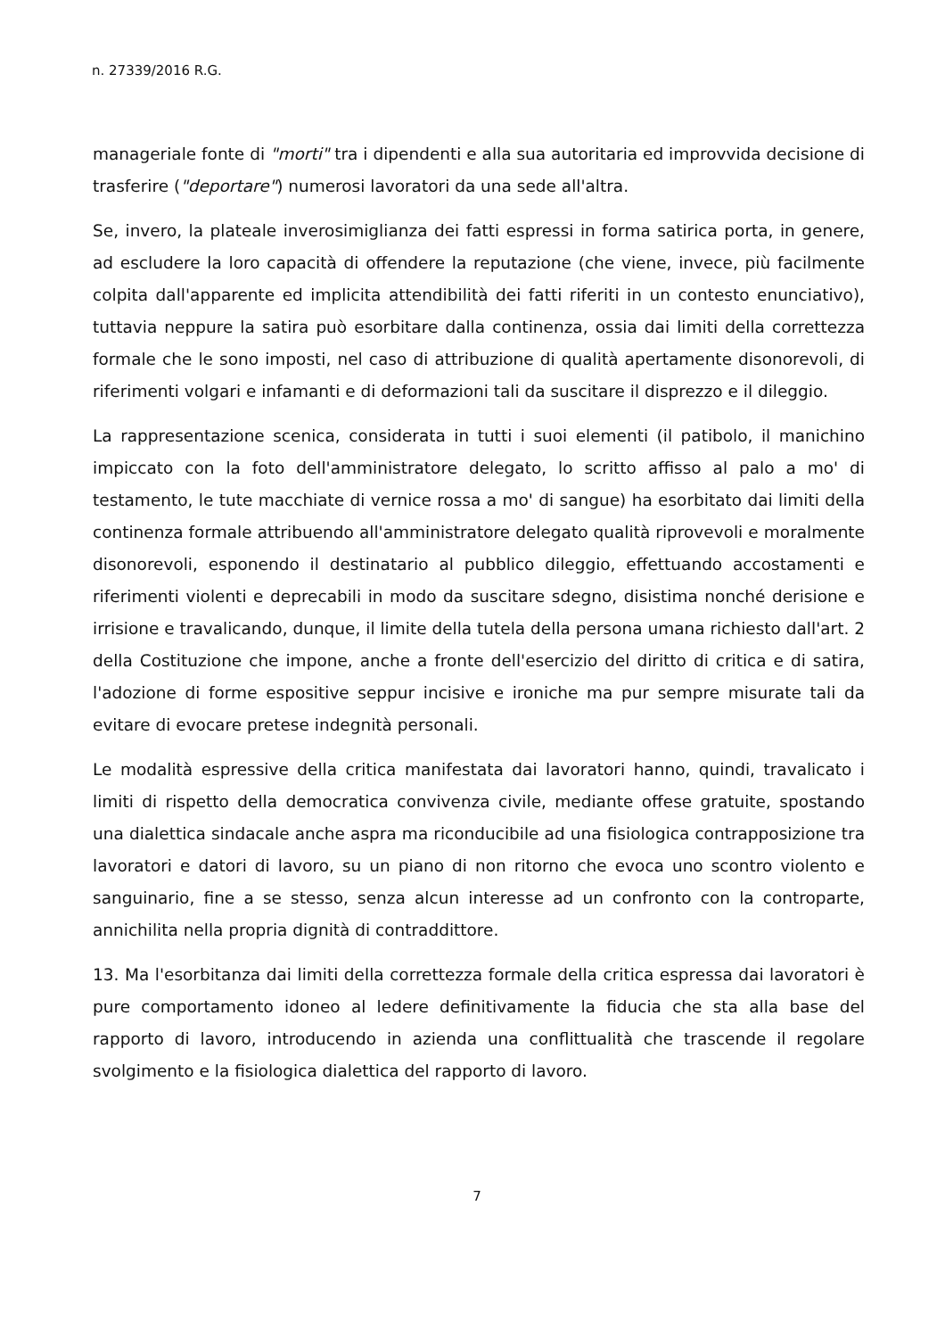n. 27339/2016 R.G.
manageriale fonte di "morti" tra i dipendenti e alla sua autoritaria ed improvvida decisione di trasferire ("deportare") numerosi lavoratori da una sede all'altra.
Se, invero, la plateale inverosimiglianza dei fatti espressi in forma satirica porta, in genere, ad escludere la loro capacità di offendere la reputazione (che viene, invece, più facilmente colpita dall'apparente ed implicita attendibilità dei fatti riferiti in un contesto enunciativo), tuttavia neppure la satira può esorbitare dalla continenza, ossia dai limiti della correttezza formale che le sono imposti, nel caso di attribuzione di qualità apertamente disonorevoli, di riferimenti volgari e infamanti e di deformazioni tali da suscitare il disprezzo e il dileggio.
La rappresentazione scenica, considerata in tutti i suoi elementi (il patibolo, il manichino impiccato con la foto dell'amministratore delegato, lo scritto affisso al palo a mo' di testamento, le tute macchiate di vernice rossa a mo' di sangue) ha esorbitato dai limiti della continenza formale attribuendo all'amministratore delegato qualità riprovevoli e moralmente disonorevoli, esponendo il destinatario al pubblico dileggio, effettuando accostamenti e riferimenti violenti e deprecabili in modo da suscitare sdegno, disistima nonché derisione e irrisione e travalicando, dunque, il limite della tutela della persona umana richiesto dall'art. 2 della Costituzione che impone, anche a fronte dell'esercizio del diritto di critica e di satira, l'adozione di forme espositive seppur incisive e ironiche ma pur sempre misurate tali da evitare di evocare pretese indegnità personali.
Le modalità espressive della critica manifestata dai lavoratori hanno, quindi, travalicato i limiti di rispetto della democratica convivenza civile, mediante offese gratuite, spostando una dialettica sindacale anche aspra ma riconducibile ad una fisiologica contrapposizione tra lavoratori e datori di lavoro, su un piano di non ritorno che evoca uno scontro violento e sanguinario, fine a se stesso, senza alcun interesse ad un confronto con la controparte, annichilita nella propria dignità di contraddittore.
13. Ma l'esorbitanza dai limiti della correttezza formale della critica espressa dai lavoratori è pure comportamento idoneo al ledere definitivamente la fiducia che sta alla base del rapporto di lavoro, introducendo in azienda una conflittualità che trascende il regolare svolgimento e la fisiologica dialettica del rapporto di lavoro.
7